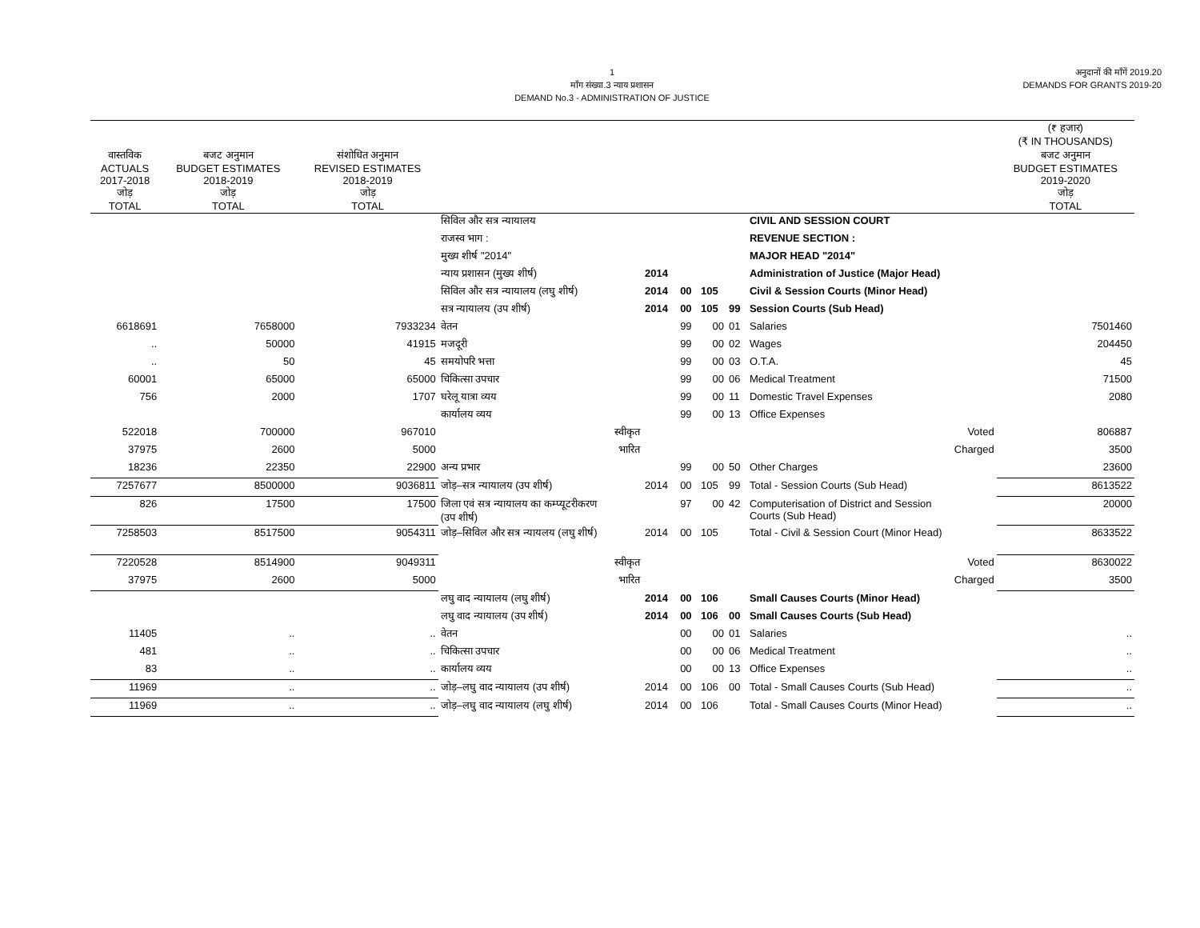1
माँग संख्या.3 न्याय प्रशासन
DEMAND No.3 - ADMINISTRATION OF JUSTICE
अनुदानों की माँगें 2019.20
DEMANDS FOR GRANTS 2019-20
| | | | | | | | | | (₹ हजार) (₹ IN THOUSANDS) |
| --- | --- | --- | --- | --- | --- | --- | --- | --- | --- |
| वास्तविक ACTUALS 2017-2018 जोड़ TOTAL | बजट अनुमान BUDGET ESTIMATES 2018-2019 जोड़ TOTAL | संशोधित अनुमान REVISED ESTIMATES 2018-2019 जोड़ TOTAL | | | | | | | बजट अनुमान BUDGET ESTIMATES 2019-2020 जोड़ TOTAL |
| | | | सिविल और सत्र न्यायालय | | | | | CIVIL AND SESSION COURT | |
| | | | राजस्व भाग : | | | | | REVENUE SECTION : | |
| | | | मुख्य शीर्ष "2014" | | | | | MAJOR HEAD "2014" | |
| | | | न्याय प्रशासन (मुख्य शीर्ष) | 2014 | | | | Administration of Justice (Major Head) | |
| | | | सिविल और सत्र न्यायालय (लघु शीर्ष) | 2014 | 00 | 105 | | Civil & Session Courts (Minor Head) | |
| | | | सत्र न्यायालय (उप शीर्ष) | 2014 | 00 | 105 | 99 | Session Courts (Sub Head) | |
| 6618691 | 7658000 | 7933234 | वेतन | | 99 | 00 | 01 | Salaries | 7501460 |
| .. | 50000 | 41915 | मजदूरी | | 99 | 00 | 02 | Wages | 204450 |
| .. | 50 | 45 | समयोपरि भत्ता | | 99 | 00 | 03 | O.T.A. | 45 |
| 60001 | 65000 | 65000 | चिकित्सा उपचार | | 99 | 00 | 06 | Medical Treatment | 71500 |
| 756 | 2000 | 1707 | घरेलू यात्रा व्यय | | 99 | 00 | 11 | Domestic Travel Expenses | 2080 |
| | | | कार्यालय व्यय | | 99 | 00 | 13 | Office Expenses | |
| 522018 | 700000 | 967010 | स्वीकृत | | | | | Voted | 806887 |
| 37975 | 2600 | 5000 | भारित | | | | | Charged | 3500 |
| 18236 | 22350 | 22900 | अन्य प्रभार | | 99 | 00 | 50 | Other Charges | 23600 |
| 7257677 | 8500000 | 9036811 | जोड़–सत्र न्यायालय (उप शीर्ष) | 2014 | 00 | 105 | 99 | Total - Session Courts (Sub Head) | 8613522 |
| 826 | 17500 | 17500 | जिला एवं सत्र न्यायालय का कम्प्यूटरीकरण (उप शीर्ष) | | 97 | 00 | 42 | Computerisation of District and Session Courts (Sub Head) | 20000 |
| 7258503 | 8517500 | 9054311 | जोड़–सिविल और सत्र न्यायलय (लघु शीर्ष) | 2014 | 00 | 105 | | Total - Civil & Session Court (Minor Head) | 8633522 |
| 7220528 | 8514900 | 9049311 | स्वीकृत | | | | | Voted | 8630022 |
| 37975 | 2600 | 5000 | भारित | | | | | Charged | 3500 |
| | | | लघु वाद न्यायालय (लघु शीर्ष) | 2014 | 00 | 106 | | Small Causes Courts (Minor Head) | |
| | | | लघु वाद न्यायालय (उप शीर्ष) | 2014 | 00 | 106 | 00 | Small Causes Courts (Sub Head) | |
| 11405 | .. | .. | वेतन | | 00 | 00 | 01 | Salaries | .. |
| 481 | .. | .. | चिकित्सा उपचार | | 00 | 00 | 06 | Medical Treatment | .. |
| 83 | .. | .. | कार्यालय व्यय | | 00 | 00 | 13 | Office Expenses | .. |
| 11969 | .. | .. | जोड़–लघु वाद न्यायालय (उप शीर्ष) | 2014 | 00 | 106 | 00 | Total - Small Causes Courts (Sub Head) | .. |
| 11969 | .. | .. | जोड़–लघु वाद न्यायालय (लघु शीर्ष) | 2014 | 00 | 106 | | Total - Small Causes Courts (Minor Head) | .. |